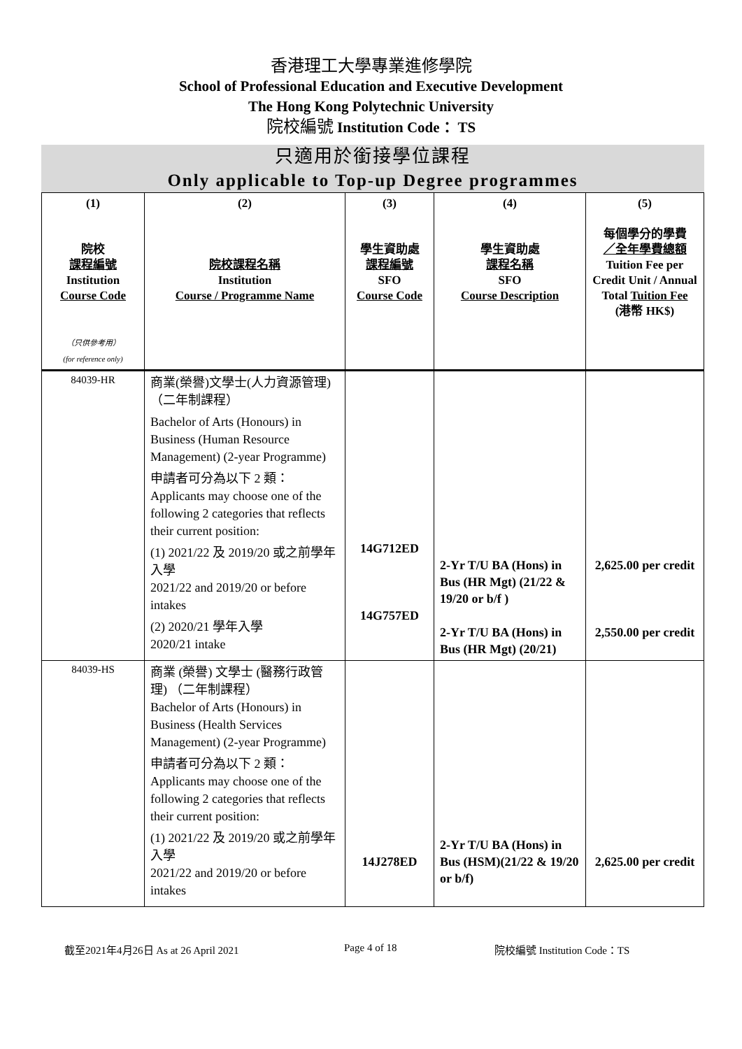香港理工大學專業進修學院
School of Professional Education and Executive Development
The Hong Kong Polytechnic University
院校編號 Institution Code： TS
只適用於銜接學位課程
Only applicable to Top-up Degree programmes
| (1) 院校 課程編號 Institution Course Code （只供參考用） (for reference only) | (2) 院校課程名稱 Institution Course / Programme Name | (3) 學生資助處 課程編號 SFO Course Code | (4) 學生資助處 課程名稱 SFO Course Description | (5) 每個學分的學費 ／全年學費總額 Tuition Fee per Credit Unit / Annual Total Tuition Fee (港幣 HK$) |
| --- | --- | --- | --- | --- |
| 84039-HR | 商業(榮譽)文學士(人力資源管理)（二年制課程） Bachelor of Arts (Honours) in Business (Human Resource Management) (2-year Programme) 申請者可分為以下 2 類： Applicants may choose one of the following 2 categories that reflects their current position: (1) 2021/22 及 2019/20 或之前學年入學 2021/22 and 2019/20 or before intakes (2) 2020/21 學年入學 2020/21 intake | 14G712ED 14G757ED | 2-Yr T/U BA (Hons) in Bus (HR Mgt) (21/22 & 19/20 or b/f ) 2-Yr T/U BA (Hons) in Bus (HR Mgt) (20/21) | 2,625.00 per credit 2,550.00 per credit |
| 84039-HS | 商業 (榮譽) 文學士 (醫務行政管理) （二年制課程） Bachelor of Arts (Honours) in Business (Health Services Management) (2-year Programme) 申請者可分為以下 2 類： Applicants may choose one of the following 2 categories that reflects their current position: (1) 2021/22 及 2019/20 或之前學年入學 2021/22 and 2019/20 or before intakes | 14J278ED | 2-Yr T/U BA (Hons) in Bus (HSM)(21/22 & 19/20 or b/f) | 2,625.00 per credit |
截至2021年4月26日 As at 26 April 2021 Page 4 of 18 院校編號 Institution Code：TS